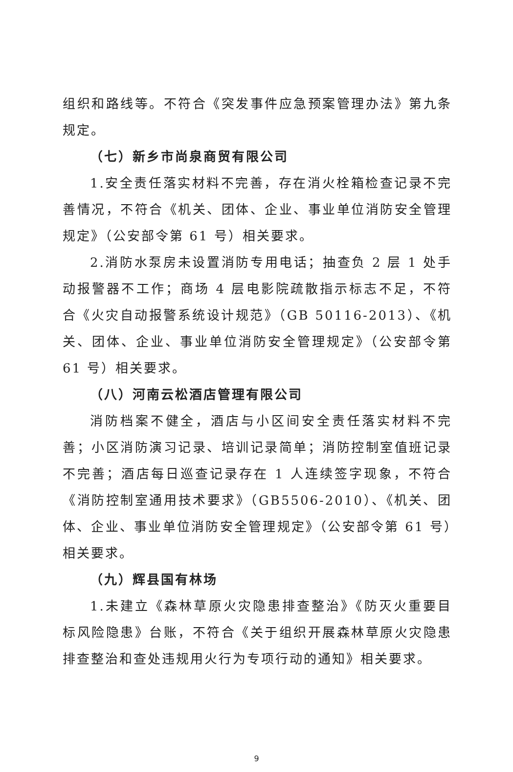组织和路线等。不符合《突发事件应急预案管理办法》第九条规定。
（七）新乡市尚泉商贸有限公司
1.安全责任落实材料不完善，存在消火栓箱检查记录不完善情况，不符合《机关、团体、企业、事业单位消防安全管理规定》（公安部令第 61 号）相关要求。
2.消防水泵房未设置消防专用电话；抽查负 2 层 1 处手动报警器不工作；商场 4 层电影院疏散指示标志不足，不符合《火灾自动报警系统设计规范》（GB 50116-2013）、《机关、团体、企业、事业单位消防安全管理规定》（公安部令第 61 号）相关要求。
（八）河南云松酒店管理有限公司
消防档案不健全，酒店与小区间安全责任落实材料不完善；小区消防演习记录、培训记录简单；消防控制室值班记录不完善；酒店每日巡查记录存在 1 人连续签字现象，不符合《消防控制室通用技术要求》（GB5506-2010）、《机关、团体、企业、事业单位消防安全管理规定》（公安部令第 61 号）相关要求。
（九）辉县国有林场
1.未建立《森林草原火灾隐患排查整治》《防灭火重要目标风险隐患》台账，不符合《关于组织开展森林草原火灾隐患排查整治和查处违规用火行为专项行动的通知》相关要求。
9